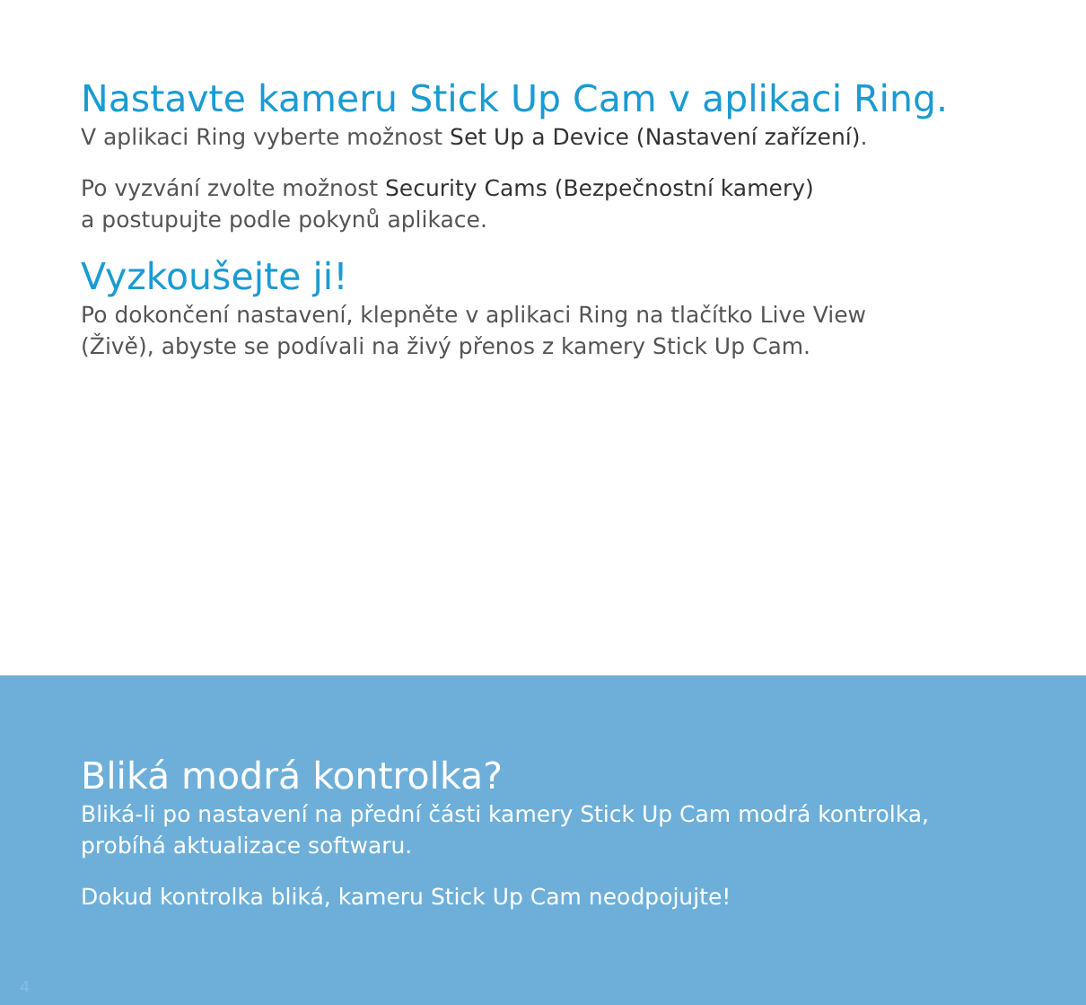Nastavte kameru Stick Up Cam v aplikaci Ring.
V aplikaci Ring vyberte možnost Set Up a Device (Nastavení zařízení).
Po vyzvání zvolte možnost Security Cams (Bezpečnostní kamery)
a postupujte podle pokynů aplikace.
Vyzkoušejte ji!
Po dokončení nastavení, klepněte v aplikaci Ring na tlačítko Live View
(Živě), abyste se podívali na živý přenos z kamery Stick Up Cam.
Bliká modrá kontrolka?
Bliká-li po nastavení na přední části kamery Stick Up Cam modrá kontrolka,
probíhá aktualizace softwaru.
Dokud kontrolka bliká, kameru Stick Up Cam neodpojujte!
4